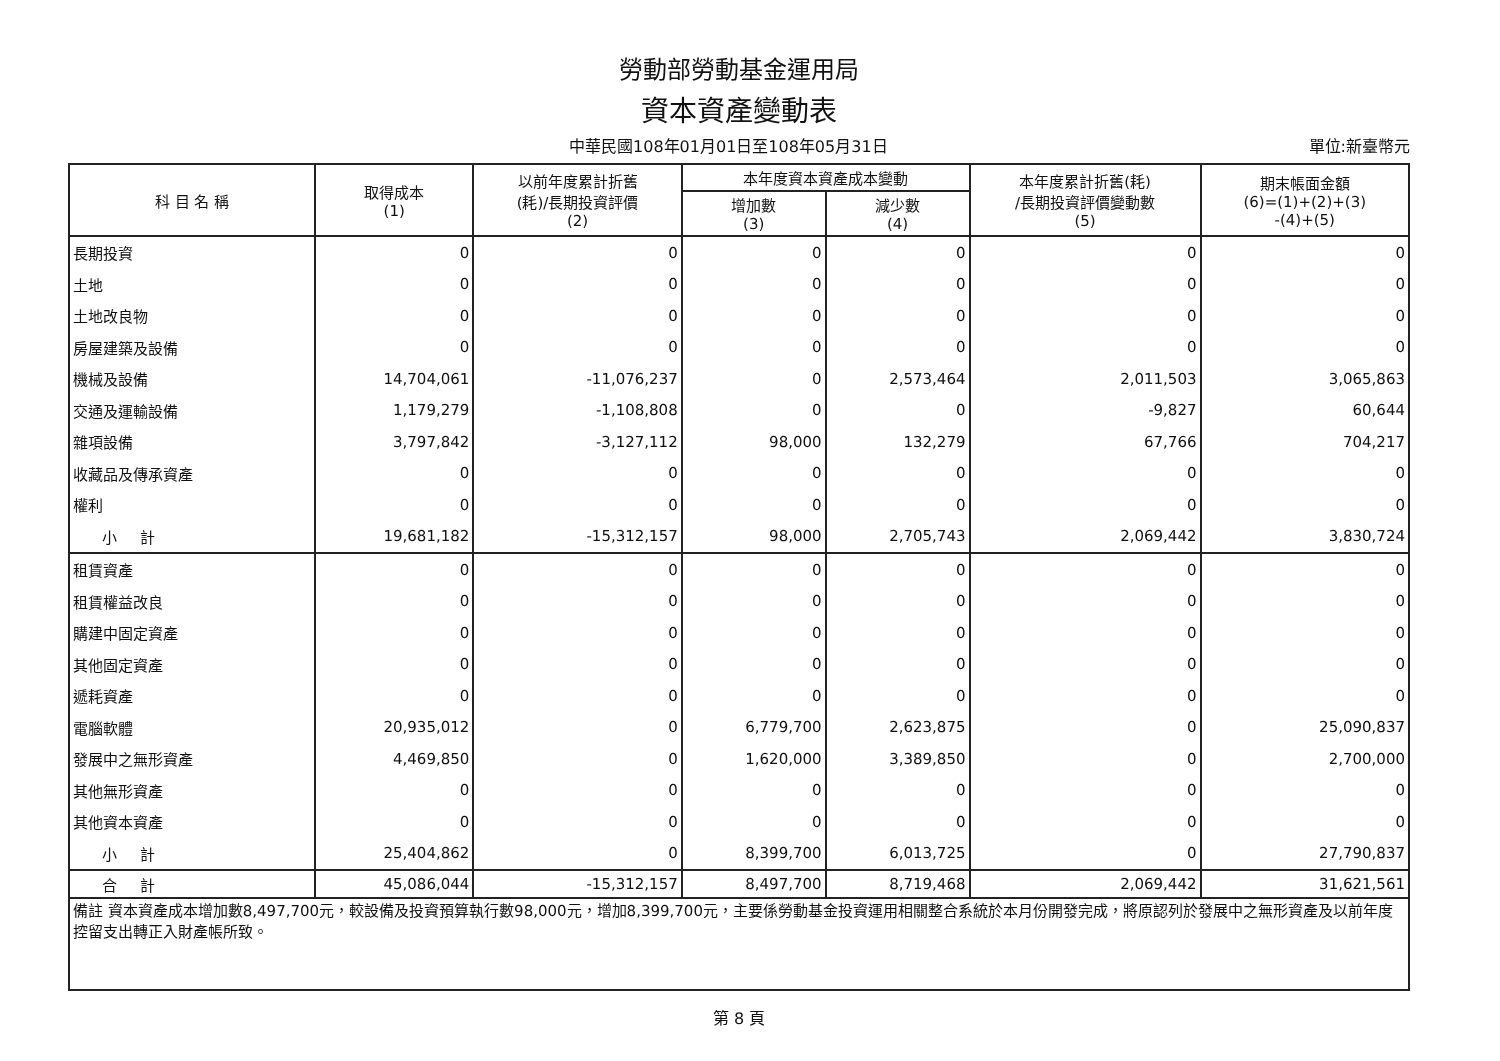勞動部勞動基金運用局
資本資產變動表
中華民國108年01月01日至108年05月31日 單位:新臺幣元
| 科 目 名 稱 | 取得成本 (1) | 以前年度累計折舊 (耗)/長期投資評價 (2) | 本年度資本資產成本變動 | | 本年度累計折舊(耗) /長期投資評價變動數 (5) | 期末帳面金額 (6)=(1)+(2)+(3) -(4)+(5) |
| --- | --- | --- | --- | --- | --- | --- |
| | | | 增加數 (3) | 減少數 (4) | | |
| 長期投資 | 0 | 0 | 0 | 0 | 0 | 0 |
| 土地 | 0 | 0 | 0 | 0 | 0 | 0 |
| 土地改良物 | 0 | 0 | 0 | 0 | 0 | 0 |
| 房屋建築及設備 | 0 | 0 | 0 | 0 | 0 | 0 |
| 機械及設備 | 14,704,061 | -11,076,237 | 0 | 2,573,464 | 2,011,503 | 3,065,863 |
| 交通及運輸設備 | 1,179,279 | -1,108,808 | 0 | 0 | -9,827 | 60,644 |
| 雜項設備 | 3,797,842 | -3,127,112 | 98,000 | 132,279 | 67,766 | 704,217 |
| 收藏品及傳承資產 | 0 | 0 | 0 | 0 | 0 | 0 |
| 權利 | 0 | 0 | 0 | 0 | 0 | 0 |
| 小 計 | 19,681,182 | -15,312,157 | 98,000 | 2,705,743 | 2,069,442 | 3,830,724 |
| 租賃資產 | 0 | 0 | 0 | 0 | 0 | 0 |
| 租賃權益改良 | 0 | 0 | 0 | 0 | 0 | 0 |
| 購建中固定資產 | 0 | 0 | 0 | 0 | 0 | 0 |
| 其他固定資產 | 0 | 0 | 0 | 0 | 0 | 0 |
| 遞耗資產 | 0 | 0 | 0 | 0 | 0 | 0 |
| 電腦軟體 | 20,935,012 | 0 | 6,779,700 | 2,623,875 | 0 | 25,090,837 |
| 發展中之無形資產 | 4,469,850 | 0 | 1,620,000 | 3,389,850 | 0 | 2,700,000 |
| 其他無形資產 | 0 | 0 | 0 | 0 | 0 | 0 |
| 其他資本資產 | 0 | 0 | 0 | 0 | 0 | 0 |
| 小 計 | 25,404,862 | 0 | 8,399,700 | 6,013,725 | 0 | 27,790,837 |
| 合 計 | 45,086,044 | -15,312,157 | 8,497,700 | 8,719,468 | 2,069,442 | 31,621,561 |
| 備註 資本資產成本增加數8,497,700元，較設備及投資預算執行數98,000元，增加8,399,700元，主要係勞動基金投資運用相關整合系統於本月份開發完成，將原認列於發展中之無形資產及以前年度控留支出轉正入財產帳所致。 | | | | | | |
第 8 頁